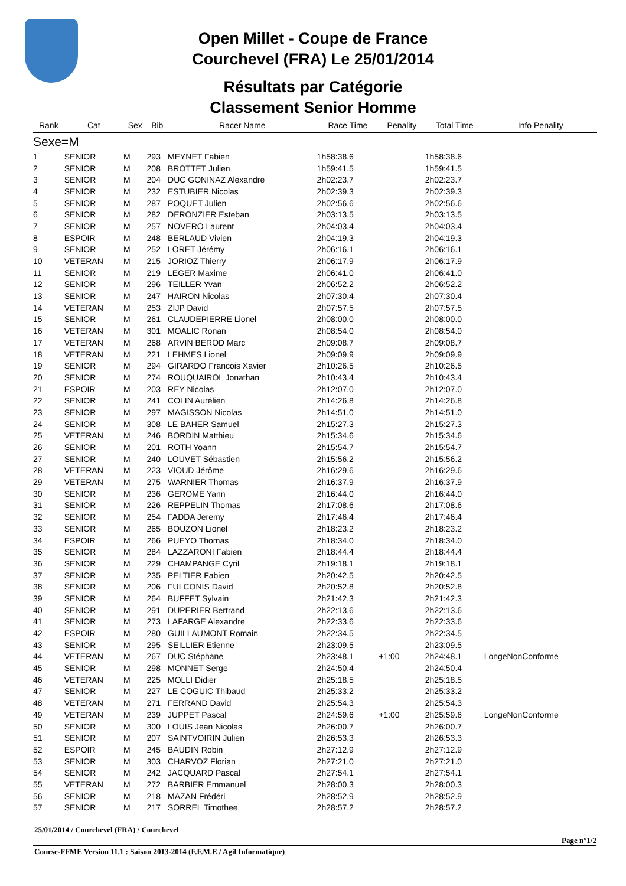Open Millet - Coupe de France
Courchevel (FRA) Le 25/01/2014
Résultats par Catégorie
Classement Senior Homme
| Rank | Cat | Sex | Bib | Racer Name | Race Time | Penality | Total Time | Info Penality |
| --- | --- | --- | --- | --- | --- | --- | --- | --- |
| Sexe=M | | | | | | | | |
| 1 | SENIOR | M | 293 | MEYNET Fabien | 1h58:38.6 | | 1h58:38.6 | |
| 2 | SENIOR | M | 208 | BROTTET Julien | 1h59:41.5 | | 1h59:41.5 | |
| 3 | SENIOR | M | 204 | DUC GONINAZ Alexandre | 2h02:23.7 | | 2h02:23.7 | |
| 4 | SENIOR | M | 232 | ESTUBIER Nicolas | 2h02:39.3 | | 2h02:39.3 | |
| 5 | SENIOR | M | 287 | POQUET Julien | 2h02:56.6 | | 2h02:56.6 | |
| 6 | SENIOR | M | 282 | DERONZIER Esteban | 2h03:13.5 | | 2h03:13.5 | |
| 7 | SENIOR | M | 257 | NOVERO Laurent | 2h04:03.4 | | 2h04:03.4 | |
| 8 | ESPOIR | M | 248 | BERLAUD Vivien | 2h04:19.3 | | 2h04:19.3 | |
| 9 | SENIOR | M | 252 | LORET Jérémy | 2h06:16.1 | | 2h06:16.1 | |
| 10 | VETERAN | M | 215 | JORIOZ Thierry | 2h06:17.9 | | 2h06:17.9 | |
| 11 | SENIOR | M | 219 | LEGER Maxime | 2h06:41.0 | | 2h06:41.0 | |
| 12 | SENIOR | M | 296 | TEILLER Yvan | 2h06:52.2 | | 2h06:52.2 | |
| 13 | SENIOR | M | 247 | HAIRON Nicolas | 2h07:30.4 | | 2h07:30.4 | |
| 14 | VETERAN | M | 253 | ZIJP David | 2h07:57.5 | | 2h07:57.5 | |
| 15 | SENIOR | M | 261 | CLAUDEPIERRE Lionel | 2h08:00.0 | | 2h08:00.0 | |
| 16 | VETERAN | M | 301 | MOALIC Ronan | 2h08:54.0 | | 2h08:54.0 | |
| 17 | VETERAN | M | 268 | ARVIN BEROD Marc | 2h09:08.7 | | 2h09:08.7 | |
| 18 | VETERAN | M | 221 | LEHMES Lionel | 2h09:09.9 | | 2h09:09.9 | |
| 19 | SENIOR | M | 294 | GIRARDO Francois Xavier | 2h10:26.5 | | 2h10:26.5 | |
| 20 | SENIOR | M | 274 | ROUQUAIROL Jonathan | 2h10:43.4 | | 2h10:43.4 | |
| 21 | ESPOIR | M | 203 | REY Nicolas | 2h12:07.0 | | 2h12:07.0 | |
| 22 | SENIOR | M | 241 | COLIN Aurélien | 2h14:26.8 | | 2h14:26.8 | |
| 23 | SENIOR | M | 297 | MAGISSON Nicolas | 2h14:51.0 | | 2h14:51.0 | |
| 24 | SENIOR | M | 308 | LE BAHER Samuel | 2h15:27.3 | | 2h15:27.3 | |
| 25 | VETERAN | M | 246 | BORDIN Matthieu | 2h15:34.6 | | 2h15:34.6 | |
| 26 | SENIOR | M | 201 | ROTH Yoann | 2h15:54.7 | | 2h15:54.7 | |
| 27 | SENIOR | M | 240 | LOUVET Sébastien | 2h15:56.2 | | 2h15:56.2 | |
| 28 | VETERAN | M | 223 | VIOUD Jérôme | 2h16:29.6 | | 2h16:29.6 | |
| 29 | VETERAN | M | 275 | WARNIER Thomas | 2h16:37.9 | | 2h16:37.9 | |
| 30 | SENIOR | M | 236 | GEROME Yann | 2h16:44.0 | | 2h16:44.0 | |
| 31 | SENIOR | M | 226 | REPPELIN Thomas | 2h17:08.6 | | 2h17:08.6 | |
| 32 | SENIOR | M | 254 | FADDA Jeremy | 2h17:46.4 | | 2h17:46.4 | |
| 33 | SENIOR | M | 265 | BOUZON Lionel | 2h18:23.2 | | 2h18:23.2 | |
| 34 | ESPOIR | M | 266 | PUEYO Thomas | 2h18:34.0 | | 2h18:34.0 | |
| 35 | SENIOR | M | 284 | LAZZARONI Fabien | 2h18:44.4 | | 2h18:44.4 | |
| 36 | SENIOR | M | 229 | CHAMPANGE Cyril | 2h19:18.1 | | 2h19:18.1 | |
| 37 | SENIOR | M | 235 | PELTIER Fabien | 2h20:42.5 | | 2h20:42.5 | |
| 38 | SENIOR | M | 206 | FULCONIS David | 2h20:52.8 | | 2h20:52.8 | |
| 39 | SENIOR | M | 264 | BUFFET Sylvain | 2h21:42.3 | | 2h21:42.3 | |
| 40 | SENIOR | M | 291 | DUPERIER Bertrand | 2h22:13.6 | | 2h22:13.6 | |
| 41 | SENIOR | M | 273 | LAFARGE Alexandre | 2h22:33.6 | | 2h22:33.6 | |
| 42 | ESPOIR | M | 280 | GUILLAUMONT Romain | 2h22:34.5 | | 2h22:34.5 | |
| 43 | SENIOR | M | 295 | SEILLIER Etienne | 2h23:09.5 | | 2h23:09.5 | |
| 44 | VETERAN | M | 267 | DUC Stéphane | 2h23:48.1 | +1:00 | 2h24:48.1 | LongeNonConforme |
| 45 | SENIOR | M | 298 | MONNET Serge | 2h24:50.4 | | 2h24:50.4 | |
| 46 | VETERAN | M | 225 | MOLLI Didier | 2h25:18.5 | | 2h25:18.5 | |
| 47 | SENIOR | M | 227 | LE COGUIC Thibaud | 2h25:33.2 | | 2h25:33.2 | |
| 48 | VETERAN | M | 271 | FERRAND David | 2h25:54.3 | | 2h25:54.3 | |
| 49 | VETERAN | M | 239 | JUPPET Pascal | 2h24:59.6 | +1:00 | 2h25:59.6 | LongeNonConforme |
| 50 | SENIOR | M | 300 | LOUIS Jean Nicolas | 2h26:00.7 | | 2h26:00.7 | |
| 51 | SENIOR | M | 207 | SAINTVOIRIN Julien | 2h26:53.3 | | 2h26:53.3 | |
| 52 | ESPOIR | M | 245 | BAUDIN Robin | 2h27:12.9 | | 2h27:12.9 | |
| 53 | SENIOR | M | 303 | CHARVOZ Florian | 2h27:21.0 | | 2h27:21.0 | |
| 54 | SENIOR | M | 242 | JACQUARD Pascal | 2h27:54.1 | | 2h27:54.1 | |
| 55 | VETERAN | M | 272 | BARBIER Emmanuel | 2h28:00.3 | | 2h28:00.3 | |
| 56 | SENIOR | M | 218 | MAZAN Frédéri | 2h28:52.9 | | 2h28:52.9 | |
| 57 | SENIOR | M | 217 | SORREL Timothee | 2h28:57.2 | | 2h28:57.2 | |
25/01/2014 / Courchevel (FRA) / Courchevel
Page n°1/2
Course-FFME Version 11.1 : Saison 2013-2014 (F.F.M.E / Agil Informatique)